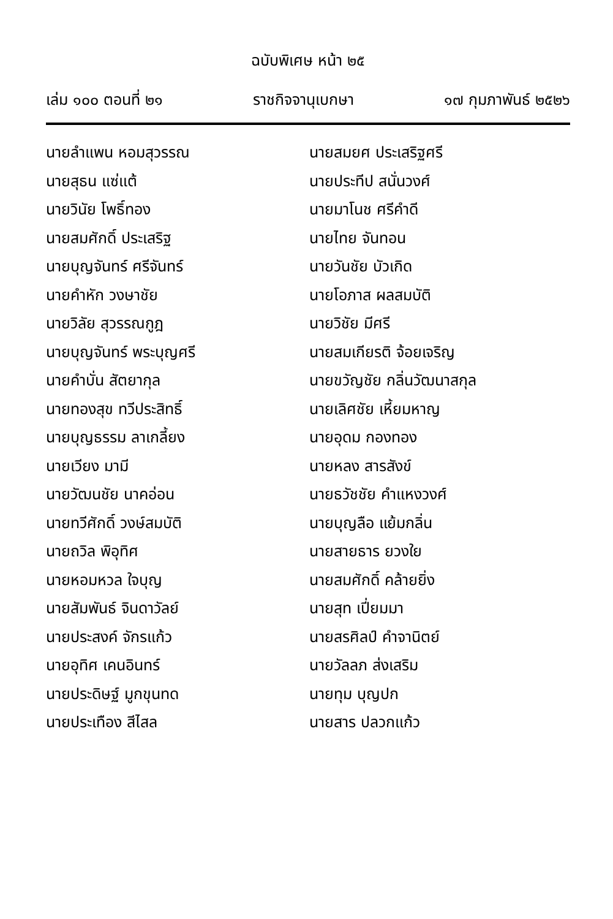ฉบับพิเศษ หน้า ๒๕
เล่ม ๑๐๐ ตอนที่ ๒๑ ราชกิจจานุเบกษา ๑๗ กุมภาพันธ์ ๒๕๒๖
นายลำแพน หอมสุวรรณ
นายสมยศ ประเสริฐศรี
นายสุธน แซ่แต้
นายประทีป สนั่นวงศ์
นายวินัย โพธิ์ทอง
นายมาโนช ศรีคำดี
นายสมศักดิ์ ประเสริฐ
นายไทย จันทอน
นายบุญจันทร์ ศรีจันทร์
นายวันชัย บัวเกิด
นายคำหัก วงษาชัย
นายโอภาส ผลสมบัติ
นายวิลัย สุวรรณกูฎ
นายวิชัย มีศรี
นายบุญจันทร์ พระบุญศรี
นายสมเกียรติ จ้อยเจริญ
นายคำบั่น สัตยากุล
นายขวัญชัย กลิ่นวัฒนาสกุล
นายทองสุข ทวีประสิทธิ์
นายเลิศชัย เหี้ยมหาญ
นายบุญธรรม ลาเกลี้ยง
นายอุดม กองทอง
นายเวียง มามี
นายหลง สารสังข์
นายวัฒนชัย นาคอ่อน
นายธวัชชัย คำแหงวงศ์
นายทวีศักดิ์ วงษ์สมบัติ
นายบุญลือ แย้มกลิ่น
นายถวิล พิอุทิศ
นายสายธาร ยวงใย
นายหอมหวล ใจบุญ
นายสมศักดิ์ คล้ายยิ่ง
นายสัมพันธ์ จินดาวัลย์
นายสุท เปี่ยมมา
นายประสงค์ จักรแก้ว
นายสรศิลป์ คำจานิตย์
นายอุทิศ เคนอินทร์
นายวัลลภ ส่งเสริม
นายประดิษฐ์ มูกขุนทด
นายทุม บุญปก
นายประเทือง สีไสล
นายสาร ปลวกแก้ว